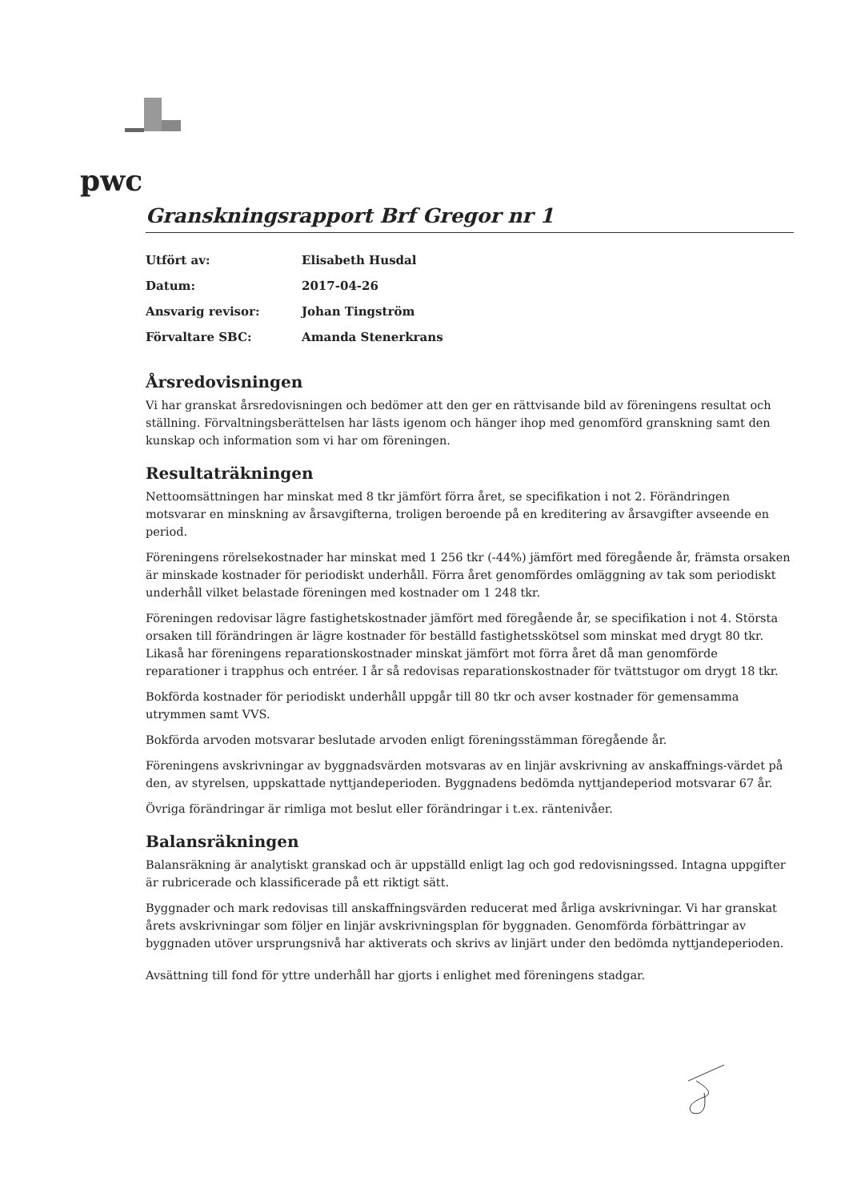pwc
Granskningsrapport Brf Gregor nr 1
| Utfört av: | Elisabeth Husdal |
| Datum: | 2017-04-26 |
| Ansvarig revisor: | Johan Tingström |
| Förvaltare SBC: | Amanda Stenerkrans |
Årsredovisningen
Vi har granskat årsredovisningen och bedömer att den ger en rättvisande bild av föreningens resultat och ställning. Förvaltningsberättelsen har lästs igenom och hänger ihop med genomförd granskning samt den kunskap och information som vi har om föreningen.
Resultaträkningen
Nettoomsättningen har minskat med 8 tkr jämfört förra året, se specifikation i not 2. Förändringen motsvarar en minskning av årsavgifterna, troligen beroende på en kreditering av årsavgifter avseende en period.
Föreningens rörelsekostnader har minskat med 1 256 tkr (-44%) jämfört med föregående år, främsta orsaken är minskade kostnader för periodiskt underhåll. Förra året genomfördes omläggning av tak som periodiskt underhåll vilket belastade föreningen med kostnader om 1 248 tkr.
Föreningen redovisar lägre fastighetskostnader jämfört med föregående år, se specifikation i not 4. Största orsaken till förändringen är lägre kostnader för beställd fastighetsskötsel som minskat med drygt 80 tkr. Likaså har föreningens reparationskostnader minskat jämfört mot förra året då man genomförde reparationer i trapphus och entréer. I år så redovisas reparationskostnader för tvättstugor om drygt 18 tkr.
Bokförda kostnader för periodiskt underhåll uppgår till 80 tkr och avser kostnader för gemensamma utrymmen samt VVS.
Bokförda arvoden motsvarar beslutade arvoden enligt föreningsstämman föregående år.
Föreningens avskrivningar av byggnadsvärden motsvaras av en linjär avskrivning av anskaffnings-värdet på den, av styrelsen, uppskattade nyttjandeperioden. Byggnadens bedömda nyttjandeperiod motsvarar 67 år.
Övriga förändringar är rimliga mot beslut eller förändringar i t.ex. räntenivåer.
Balansräkningen
Balansräkning är analytiskt granskad och är uppställd enligt lag och god redovisningssed. Intagna uppgifter är rubricerade och klassificerade på ett riktigt sätt.
Byggnader och mark redovisas till anskaffningsvärden reducerat med årliga avskrivningar. Vi har granskat årets avskrivningar som följer en linjär avskrivningsplan för byggnaden. Genomförda förbättringar av byggnaden utöver ursprungsnivå har aktiverats och skrivs av linjärt under den bedömda nyttjandeperioden.
Avsättning till fond för yttre underhåll har gjorts i enlighet med föreningens stadgar.